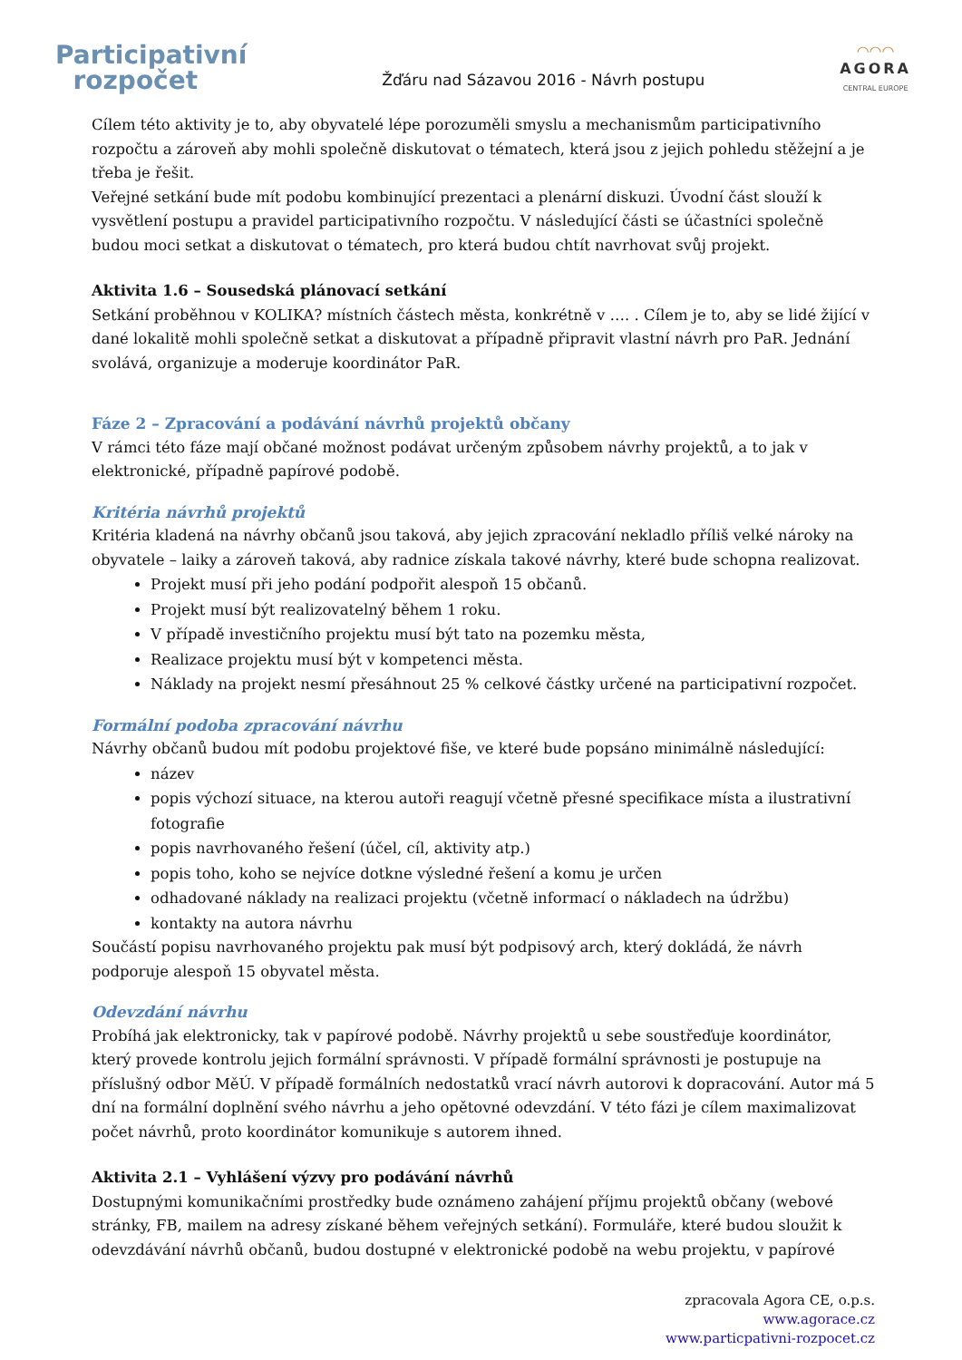Participativní
rozpočet
Žďáru nad Sázavou 2016 - Návrh postupu
◠◠◠
AGORA
CENTRAL EUROPE
Cílem této aktivity je to, aby obyvatelé lépe porozuměli smyslu a mechanismům participativního rozpočtu a zároveň aby mohli společně diskutovat o tématech, která jsou z jejich pohledu stěžejní a je třeba je řešit.
Veřejné setkání bude mít podobu kombinující prezentaci a plenární diskuzi. Úvodní část slouží k vysvětlení postupu a pravidel participativního rozpočtu. V následující části se účastníci společně budou moci setkat a diskutovat o tématech, pro která budou chtít navrhovat svůj projekt.
Aktivita 1.6 – Sousedská plánovací setkání
Setkání proběhnou v KOLIKA? místních částech města, konkrétně v …. . Cílem je to, aby se lidé žijící v dané lokalitě mohli společně setkat a diskutovat a případně připravit vlastní návrh pro PaR. Jednání svolává, organizuje a moderuje koordinátor PaR.
Fáze 2 – Zpracování a podávání návrhů projektů občany
V rámci této fáze mají občané možnost podávat určeným způsobem návrhy projektů, a to jak v elektronické, případně papírové podobě.
Kritéria návrhů projektů
Kritéria kladená na návrhy občanů jsou taková, aby jejich zpracování nekladlo příliš velké nároky na obyvatele – laiky a zároveň taková, aby radnice získala takové návrhy, které bude schopna realizovat.
Projekt musí při jeho podání podpořit alespoň 15 občanů.
Projekt musí být realizovatelný během 1 roku.
V případě investičního projektu musí být tato na pozemku města,
Realizace projektu musí být v kompetenci města.
Náklady na projekt nesmí přesáhnout 25 % celkové částky určené na participativní rozpočet.
Formální podoba zpracování návrhu
Návrhy občanů budou mít podobu projektové fiše, ve které bude popsáno minimálně následující:
název
popis výchozí situace, na kterou autoři reagují včetně přesné specifikace místa a ilustrativní fotografie
popis navrhovaného řešení (účel, cíl, aktivity atp.)
popis toho, koho se nejvíce dotkne výsledné řešení a komu je určen
odhadované náklady na realizaci projektu (včetně informací o nákladech na údržbu)
kontakty na autora návrhu
Součástí popisu navrhovaného projektu pak musí být podpisový arch, který dokládá, že návrh podporuje alespoň 15 obyvatel města.
Odevzdání návrhu
Probíhá jak elektronicky, tak v papírové podobě. Návrhy projektů u sebe soustřeďuje koordinátor, který provede kontrolu jejich formální správnosti. V případě formální správnosti je postupuje na příslušný odbor MěÚ. V případě formálních nedostatků vrací návrh autorovi k dopracování. Autor má 5 dní na formální doplnění svého návrhu a jeho opětovné odevzdání. V této fázi je cílem maximalizovat počet návrhů, proto koordinátor komunikuje s autorem ihned.
Aktivita 2.1 – Vyhlášení výzvy pro podávání návrhů
Dostupnými komunikačními prostředky bude oznámeno zahájení příjmu projektů občany (webové stránky, FB, mailem na adresy získané během veřejných setkání). Formuláře, které budou sloužit k odevzdávání návrhů občanů, budou dostupné v elektronické podobě na webu projektu, v papírové
zpracovala Agora CE, o.p.s.
www.agorace.cz
www.particpativni-rozpocet.cz